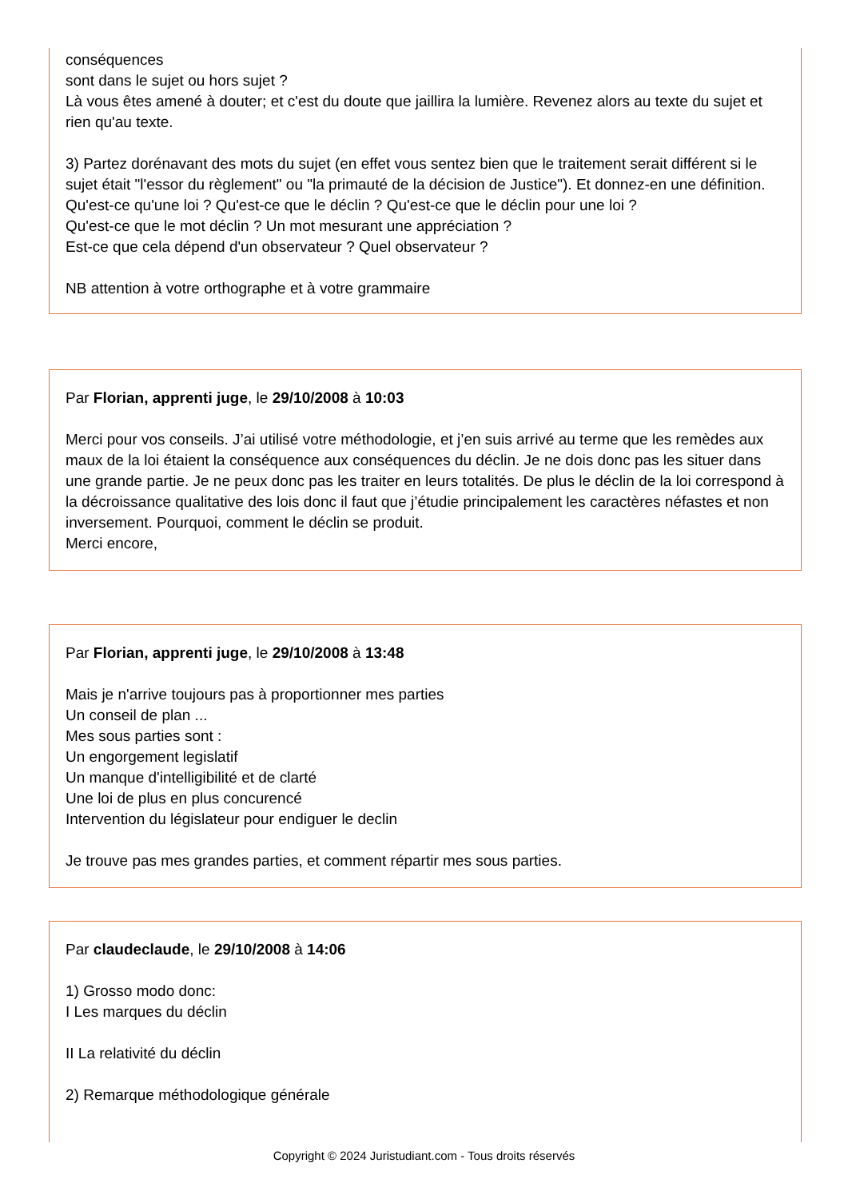conséquences
sont dans le sujet ou hors sujet ?
Là vous êtes amené à douter; et c'est du doute que jaillira la lumière. Revenez alors au texte du sujet et rien qu'au texte.
3) Partez dorénavant des mots du sujet (en effet vous sentez bien que le traitement serait différent si le sujet était "l'essor du règlement" ou "la primauté de la décision de Justice"). Et donnez-en une définition.
Qu'est-ce qu'une loi ? Qu'est-ce que le déclin ? Qu'est-ce que le déclin pour une loi ?
Qu'est-ce que le mot déclin ? Un mot mesurant une appréciation ?
Est-ce que cela dépend d'un observateur ? Quel observateur ?
NB attention à votre orthographe et à votre grammaire
Par Florian, apprenti juge, le 29/10/2008 à 10:03
Merci pour vos conseils. J’ai utilisé votre méthodologie, et j’en suis arrivé au terme que les remèdes aux maux de la loi étaient la conséquence aux conséquences du déclin. Je ne dois donc pas les situer dans une grande partie. Je ne peux donc pas les traiter en leurs totalités. De plus le déclin de la loi correspond à la décroissance qualitative des lois donc il faut que j’étudie principalement les caractères néfastes et non inversement. Pourquoi, comment le déclin se produit.
Merci encore,
Par Florian, apprenti juge, le 29/10/2008 à 13:48
Mais je n'arrive toujours pas à proportionner mes parties
Un conseil de plan ...
Mes sous parties sont :
Un engorgement legislatif
Un manque d'intelligibilité et de clarté
Une loi de plus en plus concurencé
Intervention du législateur pour endiguer le declin
Je trouve pas mes grandes parties, et comment répartir mes sous parties.
Par claudeclaude, le 29/10/2008 à 14:06
1) Grosso modo donc:
I Les marques du déclin
II La relativité du déclin
2) Remarque méthodologique générale
Copyright © 2024 Juristudiant.com - Tous droits réservés